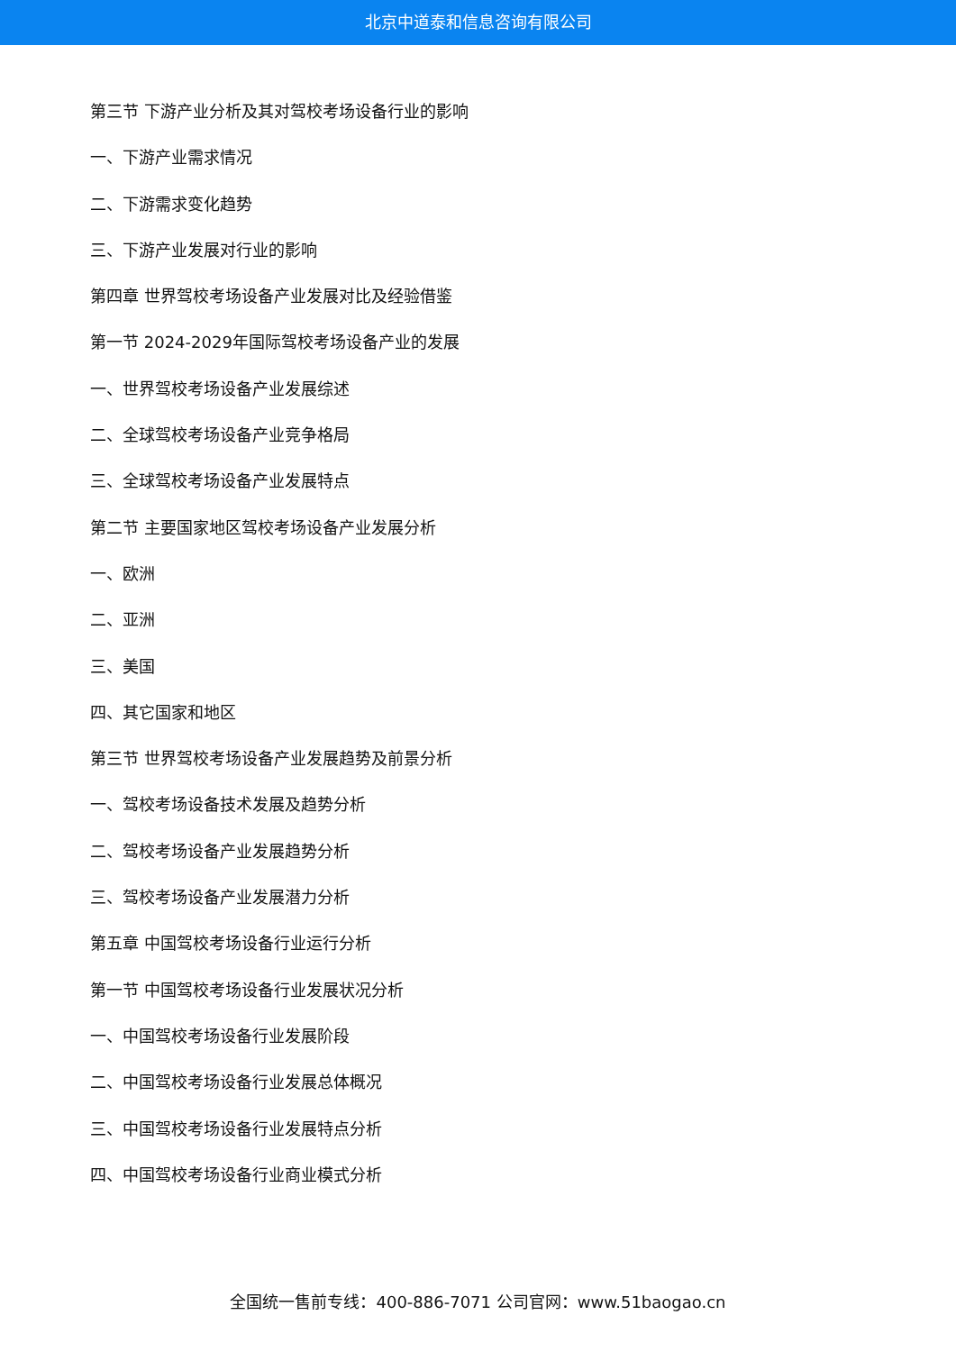北京中道泰和信息咨询有限公司
第三节 下游产业分析及其对驾校考场设备行业的影响
一、下游产业需求情况
二、下游需求变化趋势
三、下游产业发展对行业的影响
第四章 世界驾校考场设备产业发展对比及经验借鉴
第一节 2024-2029年国际驾校考场设备产业的发展
一、世界驾校考场设备产业发展综述
二、全球驾校考场设备产业竞争格局
三、全球驾校考场设备产业发展特点
第二节 主要国家地区驾校考场设备产业发展分析
一、欧洲
二、亚洲
三、美国
四、其它国家和地区
第三节 世界驾校考场设备产业发展趋势及前景分析
一、驾校考场设备技术发展及趋势分析
二、驾校考场设备产业发展趋势分析
三、驾校考场设备产业发展潜力分析
第五章 中国驾校考场设备行业运行分析
第一节 中国驾校考场设备行业发展状况分析
一、中国驾校考场设备行业发展阶段
二、中国驾校考场设备行业发展总体概况
三、中国驾校考场设备行业发展特点分析
四、中国驾校考场设备行业商业模式分析
全国统一售前专线：400-886-7071 公司官网：www.51baogao.cn